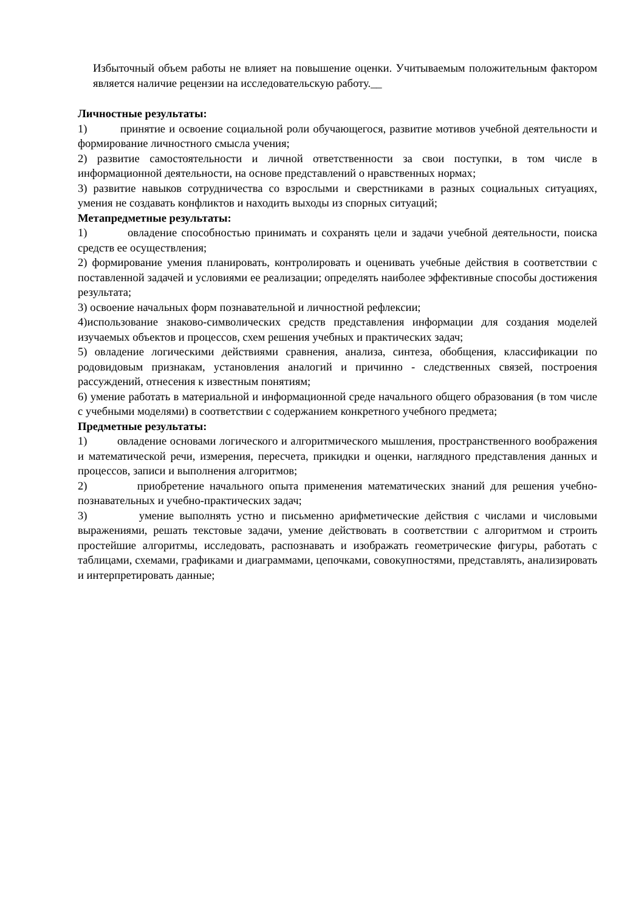Избыточный объем работы не влияет на повышение оценки. Учитываемым положительным фактором является наличие рецензии на исследовательскую работу.__
Личностные результаты:
1) принятие и освоение социальной роли обучающегося, развитие мотивов учебной деятельности и формирование личностного смысла учения;
2) развитие самостоятельности и личной ответственности за свои поступки, в том числе в информационной деятельности, на основе представлений о нравственных нормах;
3) развитие навыков сотрудничества со взрослыми и сверстниками в разных социальных ситуациях, умения не создавать конфликтов и находить выходы из спорных ситуаций;
Метапредметные результаты:
1) овладение способностью принимать и сохранять цели и задачи учебной деятельности, поиска средств ее осуществления;
2) формирование умения планировать, контролировать и оценивать учебные действия в соответствии с поставленной задачей и условиями ее реализации; определять наиболее эффективные способы достижения результата;
3) освоение начальных форм познавательной и личностной рефлексии;
4)использование знаково-символических средств представления информации для создания моделей изучаемых объектов и процессов, схем решения учебных и практических задач;
5) овладение логическими действиями сравнения, анализа, синтеза, обобщения, классификации по родовидовым признакам, установления аналогий и причинно - следственных связей, построения рассуждений, отнесения к известным понятиям;
6) умение работать в материальной и информационной среде начального общего образования (в том числе с учебными моделями) в соответствии с содержанием конкретного учебного предмета;
Предметные результаты:
1) овладение основами логического и алгоритмического мышления, пространственного воображения и математической речи, измерения, пересчета, прикидки и оценки, наглядного представления данных и процессов, записи и выполнения алгоритмов;
2) приобретение начального опыта применения математических знаний для решения учебно-познавательных и учебно-практических задач;
3) умение выполнять устно и письменно арифметические действия с числами и числовыми выражениями, решать текстовые задачи, умение действовать в соответствии с алгоритмом и строить простейшие алгоритмы, исследовать, распознавать и изображать геометрические фигуры, работать с таблицами, схемами, графиками и диаграммами, цепочками, совокупностями, представлять, анализировать и интерпретировать данные;